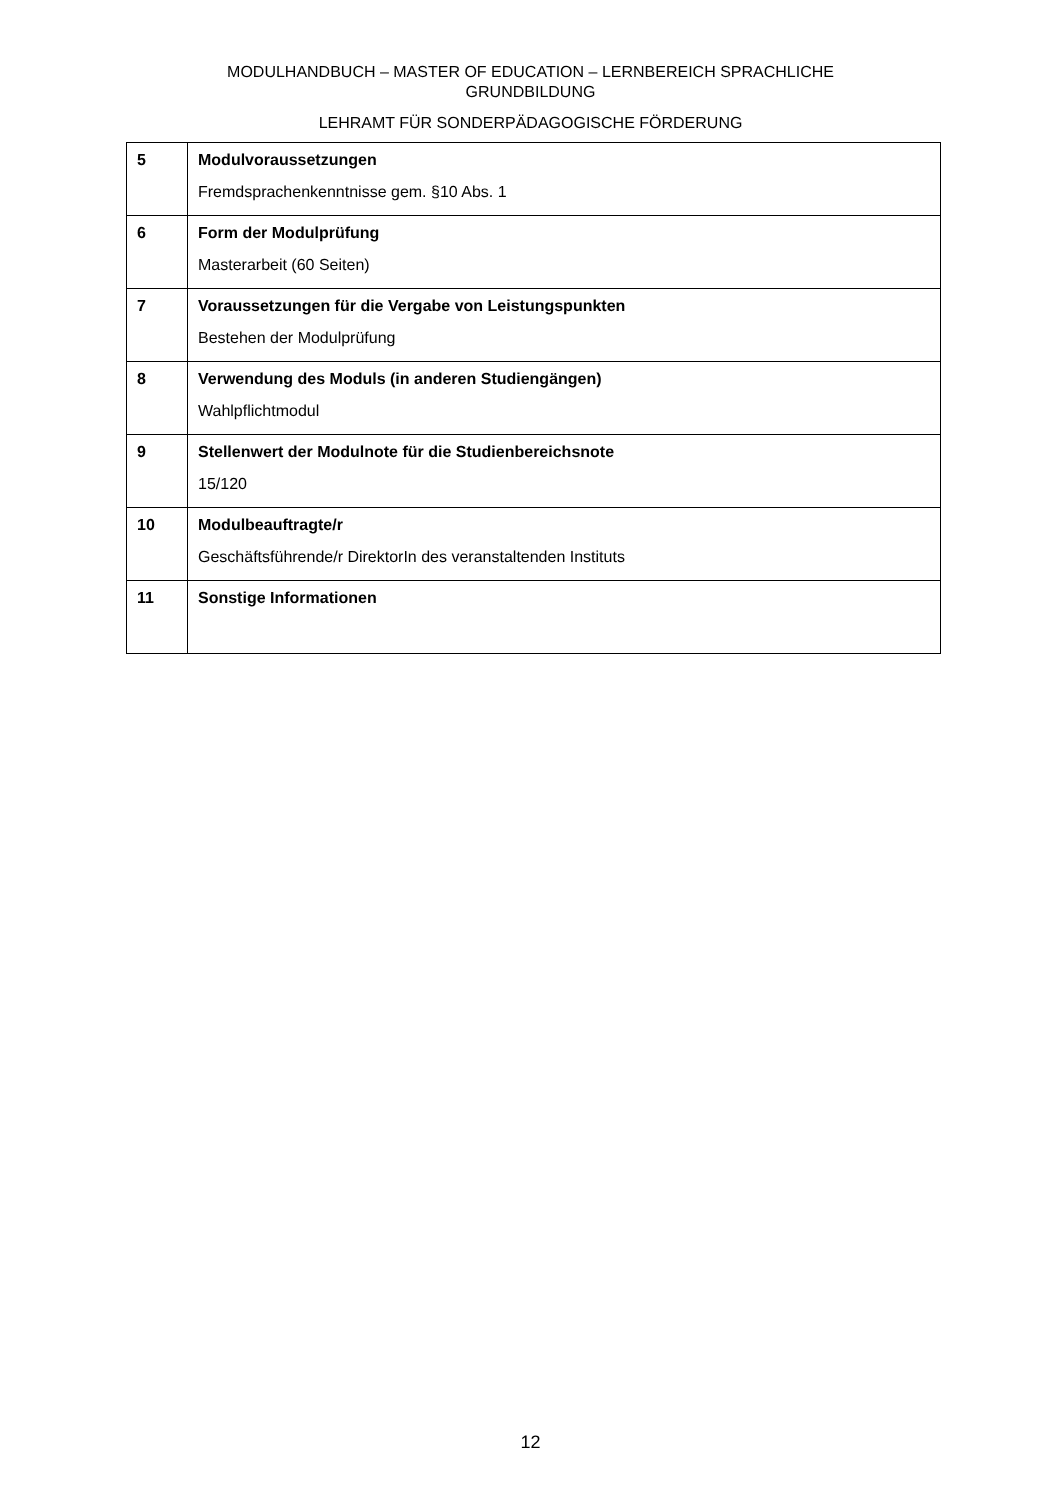MODULHANDBUCH – MASTER OF EDUCATION – LERNBEREICH SPRACHLICHE
GRUNDBILDUNG
LEHRAMT FÜR SONDERPÄDAGOGISCHE FÖRDERUNG
| 5 | Modulvoraussetzungen Fremdsprachenkenntnisse gem. §10 Abs. 1 |
| 6 | Form der Modulprüfung Masterarbeit (60 Seiten) |
| 7 | Voraussetzungen für die Vergabe von Leistungspunkten Bestehen der Modulprüfung |
| 8 | Verwendung des Moduls (in anderen Studiengängen) Wahlpflichtmodul |
| 9 | Stellenwert der Modulnote für die Studienbereichsnote 15/120 |
| 10 | Modulbeauftragte/r Geschäftsführende/r DirektorIn des veranstaltenden Instituts |
| 11 | Sonstige Informationen |
12